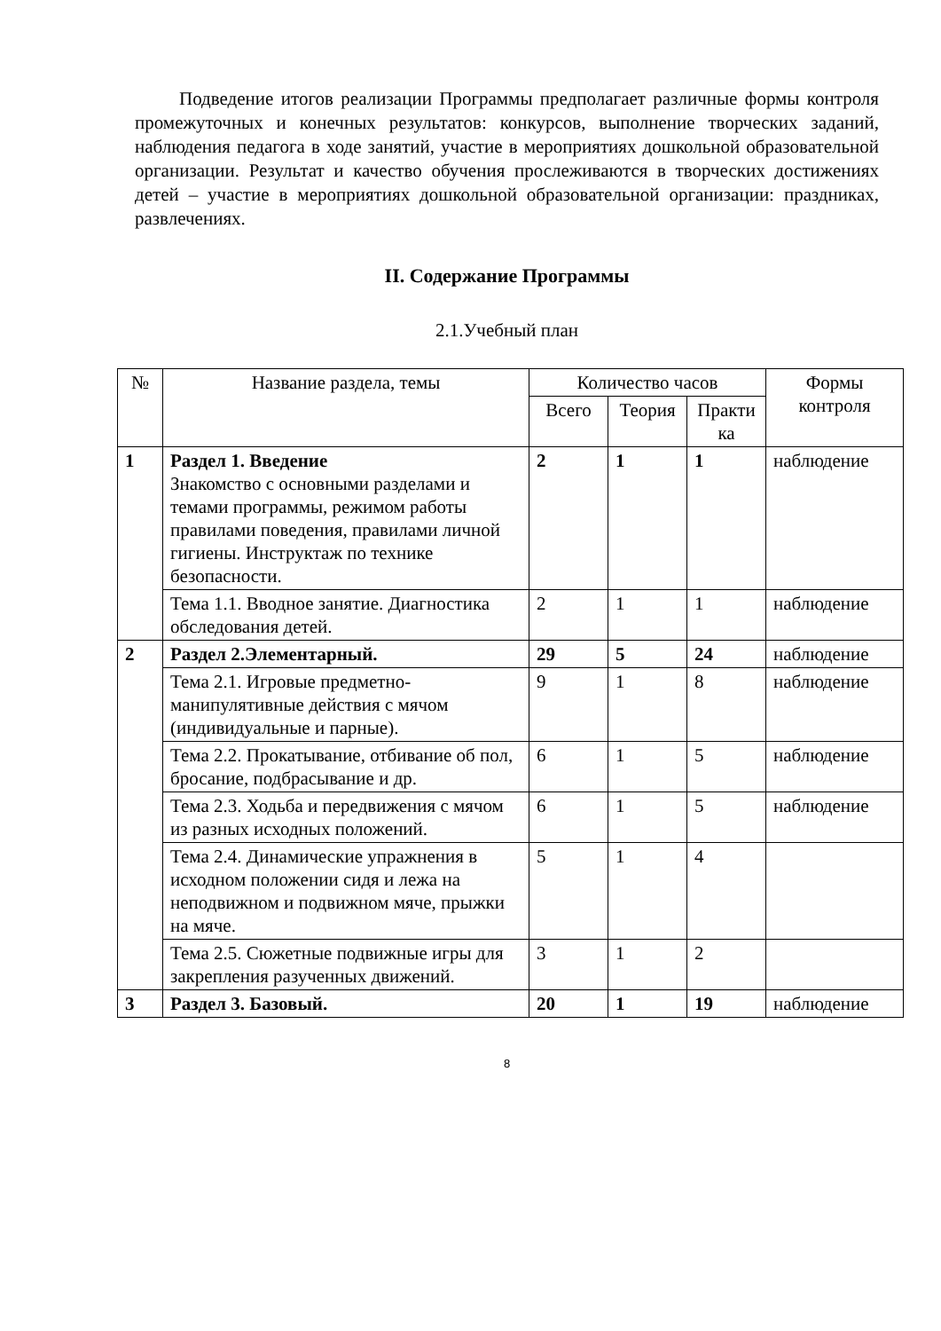Подведение итогов реализации Программы предполагает различные формы контроля промежуточных и конечных результатов: конкурсов, выполнение творческих заданий, наблюдения педагога в ходе занятий, участие в мероприятиях дошкольной образовательной организации. Результат и качество обучения прослеживаются в творческих достижениях детей – участие в мероприятиях дошкольной образовательной организации: праздниках, развлечениях.
II. Содержание Программы
2.1.Учебный план
| № | Название раздела, темы | Количество часов | | | Формы контроля |
| --- | --- | --- | --- | --- | --- |
| | | Всего | Теория | Практи ка | |
| 1 | Раздел 1. Введение Знакомство с основными разделами и темами программы, режимом работы правилами поведения, правилами личной гигиены. Инструктаж по технике безопасности. | 2 | 1 | 1 | наблюдение |
| | Тема 1.1. Вводное занятие. Диагностика обследования детей. | 2 | 1 | 1 | наблюдение |
| 2 | Раздел 2.Элементарный. | 29 | 5 | 24 | наблюдение |
| | Тема 2.1. Игровые предметно-манипулятивные действия с мячом (индивидуальные и парные). | 9 | 1 | 8 | наблюдение |
| | Тема 2.2. Прокатывание, отбивание об пол, бросание, подбрасывание и др. | 6 | 1 | 5 | наблюдение |
| | Тема 2.3. Ходьба и передвижения с мячом из разных исходных положений. | 6 | 1 | 5 | наблюдение |
| | Тема 2.4. Динамические упражнения в исходном положении сидя и лежа на неподвижном и подвижном мяче, прыжки на мяче. | 5 | 1 | 4 | |
| | Тема 2.5. Сюжетные подвижные игры для закрепления разученных движений. | 3 | 1 | 2 | |
| 3 | Раздел 3. Базовый. | 20 | 1 | 19 | наблюдение |
8